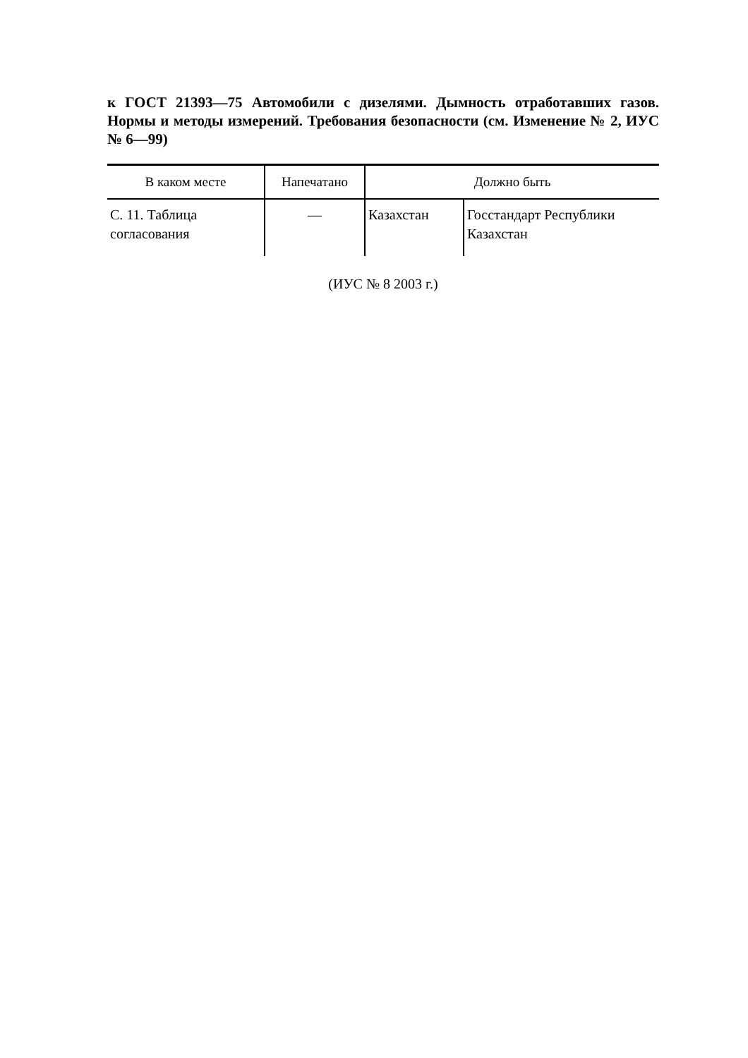к ГОСТ 21393—75 Автомобили с дизелями. Дымность отработавших газов. Нормы и методы измерений. Требования безопасности (см. Изменение № 2, ИУС № 6—99)
| В каком месте | Напечатано | Должно быть | |
| --- | --- | --- | --- |
| С. 11. Таблица согласования | — | Казахстан | Госстандарт Республики Казахстан |
(ИУС № 8 2003 г.)